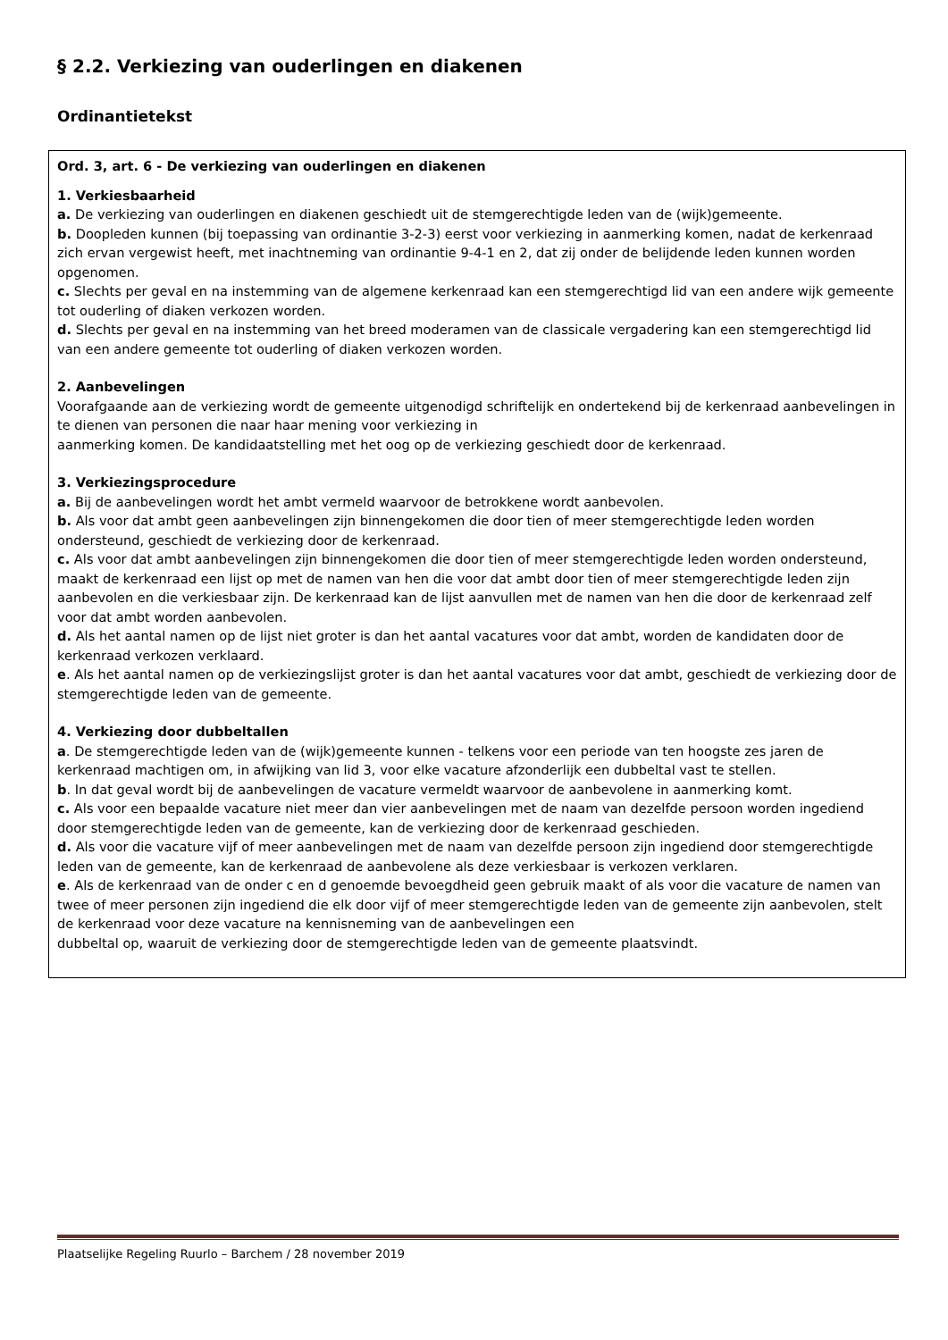§ 2.2. Verkiezing van ouderlingen en diakenen
Ordinantietekst
Ord. 3, art. 6 - De verkiezing van ouderlingen en diakenen
1. Verkiesbaarheid
a. De verkiezing van ouderlingen en diakenen geschiedt uit de stemgerechtigde leden van de (wijk)gemeente.
b. Doopleden kunnen (bij toepassing van ordinantie 3-2-3) eerst voor verkiezing in aanmerking komen, nadat de kerkenraad zich ervan vergewist heeft, met inachtneming van ordinantie 9-4-1 en 2, dat zij onder de belijdende leden kunnen worden opgenomen.
c. Slechts per geval en na instemming van de algemene kerkenraad kan een stemgerechtigd lid van een andere wijk gemeente tot ouderling of diaken verkozen worden.
d. Slechts per geval en na instemming van het breed moderamen van de classicale vergadering kan een stemgerechtigd lid van een andere gemeente tot ouderling of diaken verkozen worden.
2. Aanbevelingen
Voorafgaande aan de verkiezing wordt de gemeente uitgenodigd schriftelijk en ondertekend bij de kerkenraad aanbevelingen in te dienen van personen die naar haar mening voor verkiezing in
aanmerking komen. De kandidaatstelling met het oog op de verkiezing geschiedt door de kerkenraad.
3. Verkiezingsprocedure
a. Bij de aanbevelingen wordt het ambt vermeld waarvoor de betrokkene wordt aanbevolen.
b. Als voor dat ambt geen aanbevelingen zijn binnengekomen die door tien of meer stemgerechtigde leden worden ondersteund, geschiedt de verkiezing door de kerkenraad.
c. Als voor dat ambt aanbevelingen zijn binnengekomen die door tien of meer stemgerechtigde leden worden ondersteund, maakt de kerkenraad een lijst op met de namen van hen die voor dat ambt door tien of meer stemgerechtigde leden zijn aanbevolen en die verkiesbaar zijn. De kerkenraad kan de lijst aanvullen met de namen van hen die door de kerkenraad zelf voor dat ambt worden aanbevolen.
d. Als het aantal namen op de lijst niet groter is dan het aantal vacatures voor dat ambt, worden de kandidaten door de kerkenraad verkozen verklaard.
e. Als het aantal namen op de verkiezingslijst groter is dan het aantal vacatures voor dat ambt, geschiedt de verkiezing door de stemgerechtigde leden van de gemeente.
4. Verkiezing door dubbeltallen
a. De stemgerechtigde leden van de (wijk)gemeente kunnen - telkens voor een periode van ten hoogste zes jaren de kerkenraad machtigen om, in afwijking van lid 3, voor elke vacature afzonderlijk een dubbeltal vast te stellen.
b. In dat geval wordt bij de aanbevelingen de vacature vermeldt waarvoor de aanbevolene in aanmerking komt.
c. Als voor een bepaalde vacature niet meer dan vier aanbevelingen met de naam van dezelfde persoon worden ingediend door stemgerechtigde leden van de gemeente, kan de verkiezing door de kerkenraad geschieden.
d. Als voor die vacature vijf of meer aanbevelingen met de naam van dezelfde persoon zijn ingediend door stemgerechtigde leden van de gemeente, kan de kerkenraad de aanbevolene als deze verkiesbaar is verkozen verklaren.
e. Als de kerkenraad van de onder c en d genoemde bevoegdheid geen gebruik maakt of als voor die vacature de namen van twee of meer personen zijn ingediend die elk door vijf of meer stemgerechtigde leden van de gemeente zijn aanbevolen, stelt de kerkenraad voor deze vacature na kennisneming van de aanbevelingen een
dubbeltal op, waaruit de verkiezing door de stemgerechtigde leden van de gemeente plaatsvindt.
Plaatselijke Regeling Ruurlo – Barchem / 28 november 2019